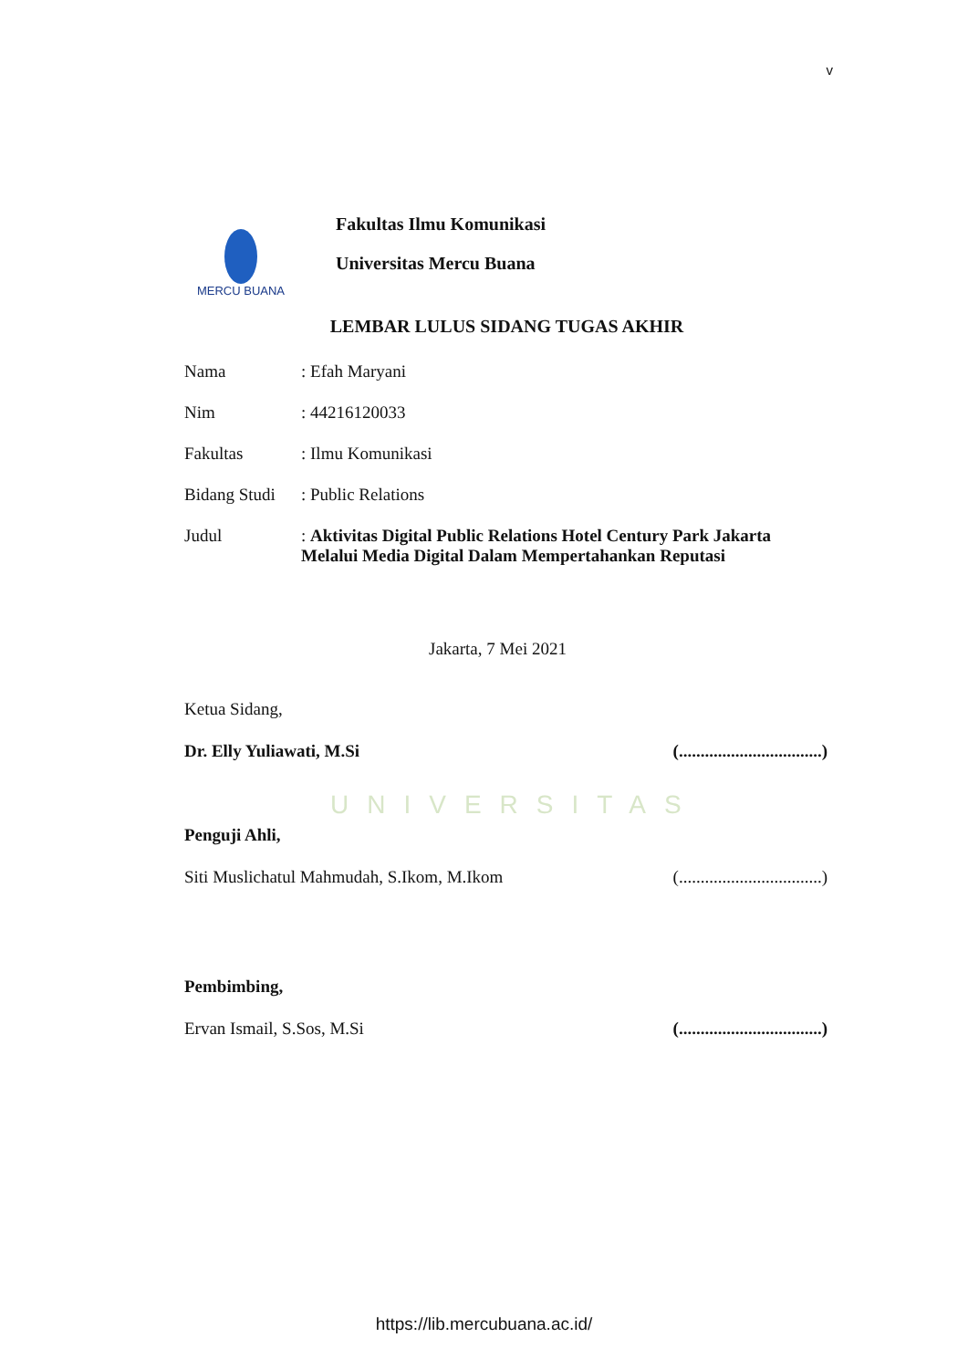v
MERCU BUANA
Fakultas Ilmu Komunikasi
Universitas Mercu Buana
LEMBAR LULUS SIDANG TUGAS AKHIR
Nama : Efah Maryani
Nim : 44216120033
Fakultas : Ilmu Komunikasi
Bidang Studi
: Public Relations
Judul : Aktivitas Digital Public Relations Hotel Century Park Jakarta Melalui Media Digital Dalam Mempertahankan Reputasi
Jakarta, 7 Mei 2021
Ketua Sidang,
Dr. Elly Yuliawati, M.Si (.................................)
UNIVERSITAS
Penguji Ahli,
Siti Muslichatul Mahmudah, S.Ikom, M.Ikom (.................................)
Pembimbing,
Ervan Ismail, S.Sos, M.Si (.................................)
https://lib.mercubuana.ac.id/